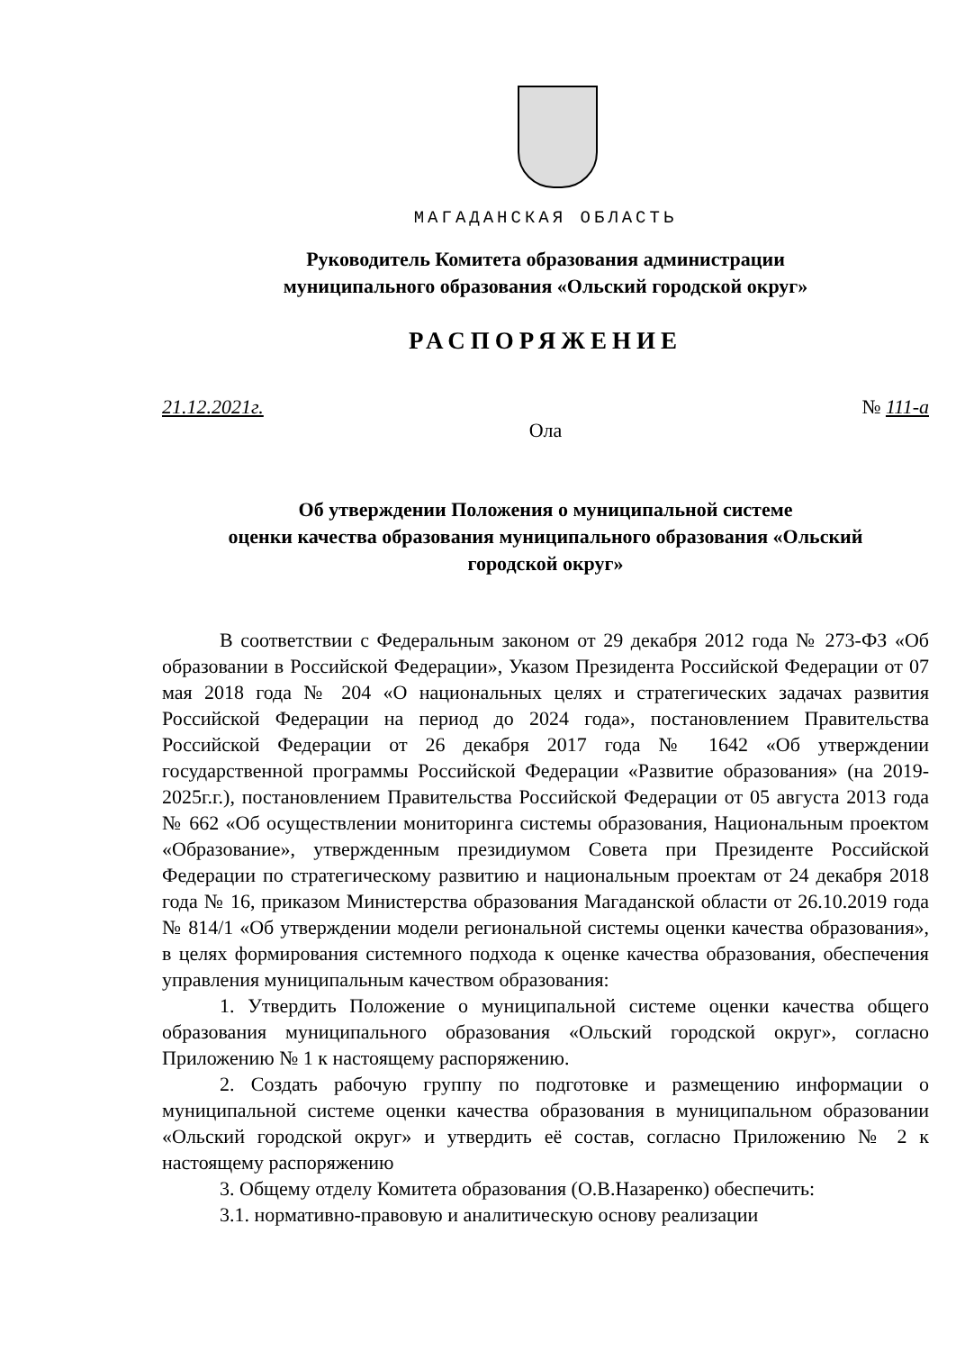МАГАДАНСКАЯ ОБЛАСТЬ
Руководитель Комитета образования администрации
муниципального образования «Ольский городской округ»
РАСПОРЯЖЕНИЕ
21.12.2021г. № 111-а
Ола
Об утверждении Положения о муниципальной системе
оценки качества образования муниципального образования «Ольский
городской округ»
В соответствии с Федеральным законом от 29 декабря 2012 года № 273-ФЗ «Об образовании в Российской Федерации», Указом Президента Российской Федерации от 07 мая 2018 года № 204 «О национальных целях и стратегических задачах развития Российской Федерации на период до 2024 года», постановлением Правительства Российской Федерации от 26 декабря 2017 года № 1642 «Об утверждении государственной программы Российской Федерации «Развитие образования» (на 2019-2025г.г.), постановлением Правительства Российской Федерации от 05 августа 2013 года № 662 «Об осуществлении мониторинга системы образования, Национальным проектом «Образование», утвержденным президиумом Совета при Президенте Российской Федерации по стратегическому развитию и национальным проектам от 24 декабря 2018 года № 16, приказом Министерства образования Магаданской области от 26.10.2019 года № 814/1 «Об утверждении модели региональной системы оценки качества образования», в целях формирования системного подхода к оценке качества образования, обеспечения управления муниципальным качеством образования:
1. Утвердить Положение о муниципальной системе оценки качества общего образования муниципального образования «Ольский городской округ», согласно Приложению № 1 к настоящему распоряжению.
2. Создать рабочую группу по подготовке и размещению информации о муниципальной системе оценки качества образования в муниципальном образовании «Ольский городской округ» и утвердить её состав, согласно Приложению № 2 к настоящему распоряжению
3. Общему отделу Комитета образования (О.В.Назаренко) обеспечить:
3.1. нормативно-правовую и аналитическую основу реализации